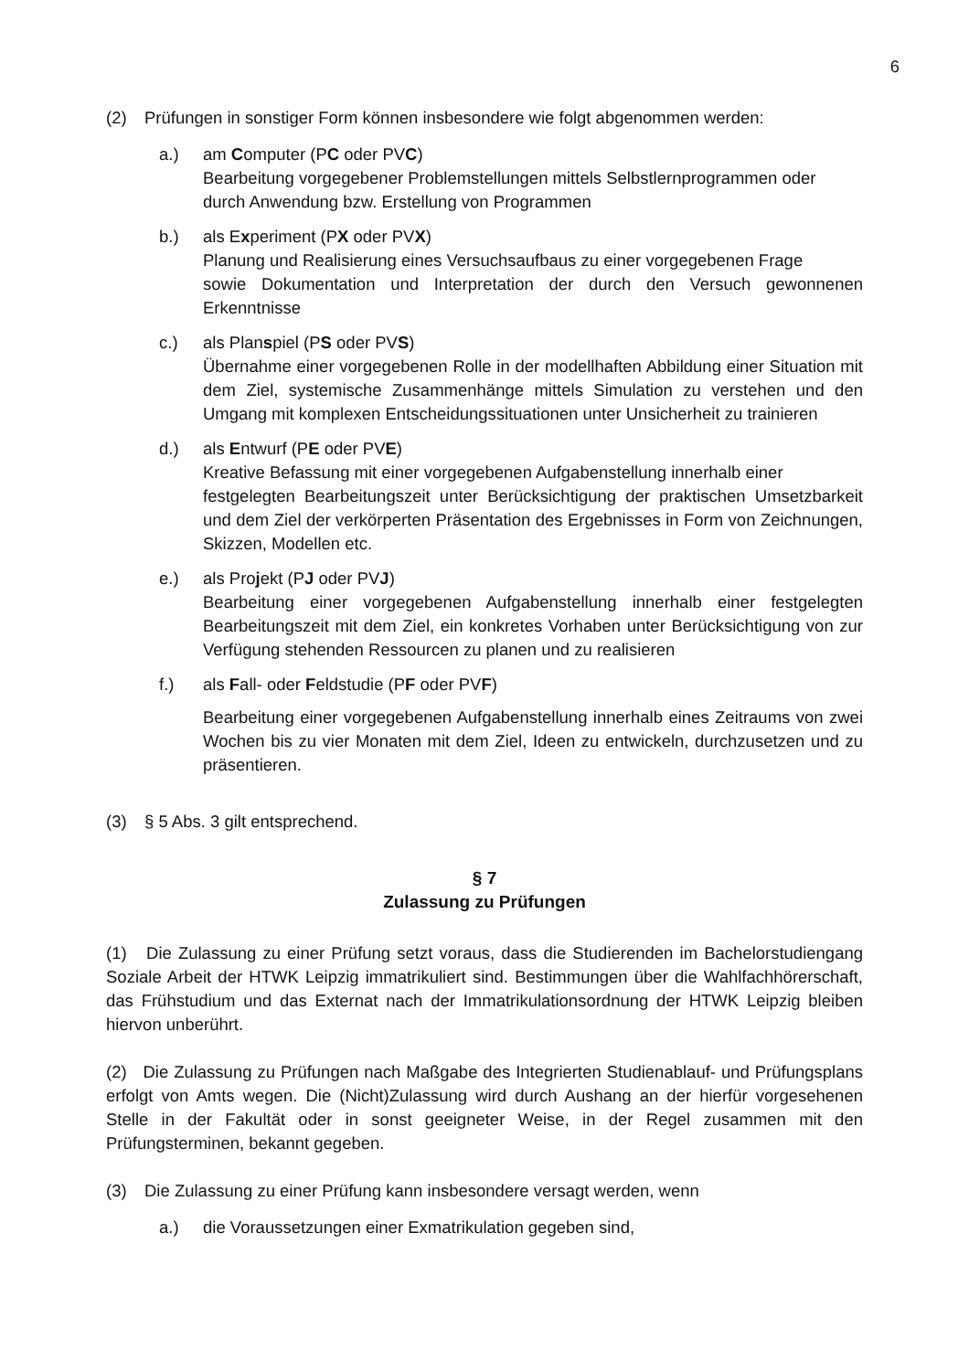6
(2) Prüfungen in sonstiger Form können insbesondere wie folgt abgenommen werden:
a.) am Computer (PC oder PVC)
Bearbeitung vorgegebener Problemstellungen mittels Selbstlernprogrammen oder
durch Anwendung bzw. Erstellung von Programmen
b.) als Experiment (PX oder PVX)
Planung und Realisierung eines Versuchsaufbaus zu einer vorgegebenen Frage
sowie Dokumentation und Interpretation der durch den Versuch gewonnenen Erkenntnisse
c.) als Planspiel (PS oder PVS)
Übernahme einer vorgegebenen Rolle in der modellhaften Abbildung einer Situation mit dem Ziel, systemische Zusammenhänge mittels Simulation zu verstehen und den Umgang mit komplexen Entscheidungssituationen unter Unsicherheit zu trainieren
d.) als Entwurf (PE oder PVE)
Kreative Befassung mit einer vorgegebenen Aufgabenstellung innerhalb einer
festgelegten Bearbeitungszeit unter Berücksichtigung der praktischen Umsetzbarkeit und dem Ziel der verkörperten Präsentation des Ergebnisses in Form von Zeichnungen, Skizzen, Modellen etc.
e.) als Projekt (PJ oder PVJ)
Bearbeitung einer vorgegebenen Aufgabenstellung innerhalb einer festgelegten Bearbeitungszeit mit dem Ziel, ein konkretes Vorhaben unter Berücksichtigung von zur Verfügung stehenden Ressourcen zu planen und zu realisieren
f.) als Fall- oder Feldstudie (PF oder PVF)
Bearbeitung einer vorgegebenen Aufgabenstellung innerhalb eines Zeitraums von zwei Wochen bis zu vier Monaten mit dem Ziel, Ideen zu entwickeln, durchzusetzen und zu präsentieren.
(3) § 5 Abs. 3 gilt entsprechend.
§ 7
Zulassung zu Prüfungen
(1) Die Zulassung zu einer Prüfung setzt voraus, dass die Studierenden im Bachelorstudiengang Soziale Arbeit der HTWK Leipzig immatrikuliert sind. Bestimmungen über die Wahlfachhörerschaft, das Frühstudium und das Externat nach der Immatrikulationsordnung der HTWK Leipzig bleiben hiervon unberührt.
(2) Die Zulassung zu Prüfungen nach Maßgabe des Integrierten Studienablauf- und Prüfungsplans erfolgt von Amts wegen. Die (Nicht)Zulassung wird durch Aushang an der hierfür vorgesehenen Stelle in der Fakultät oder in sonst geeigneter Weise, in der Regel zusammen mit den Prüfungsterminen, bekannt gegeben.
(3) Die Zulassung zu einer Prüfung kann insbesondere versagt werden, wenn
a.) die Voraussetzungen einer Exmatrikulation gegeben sind,